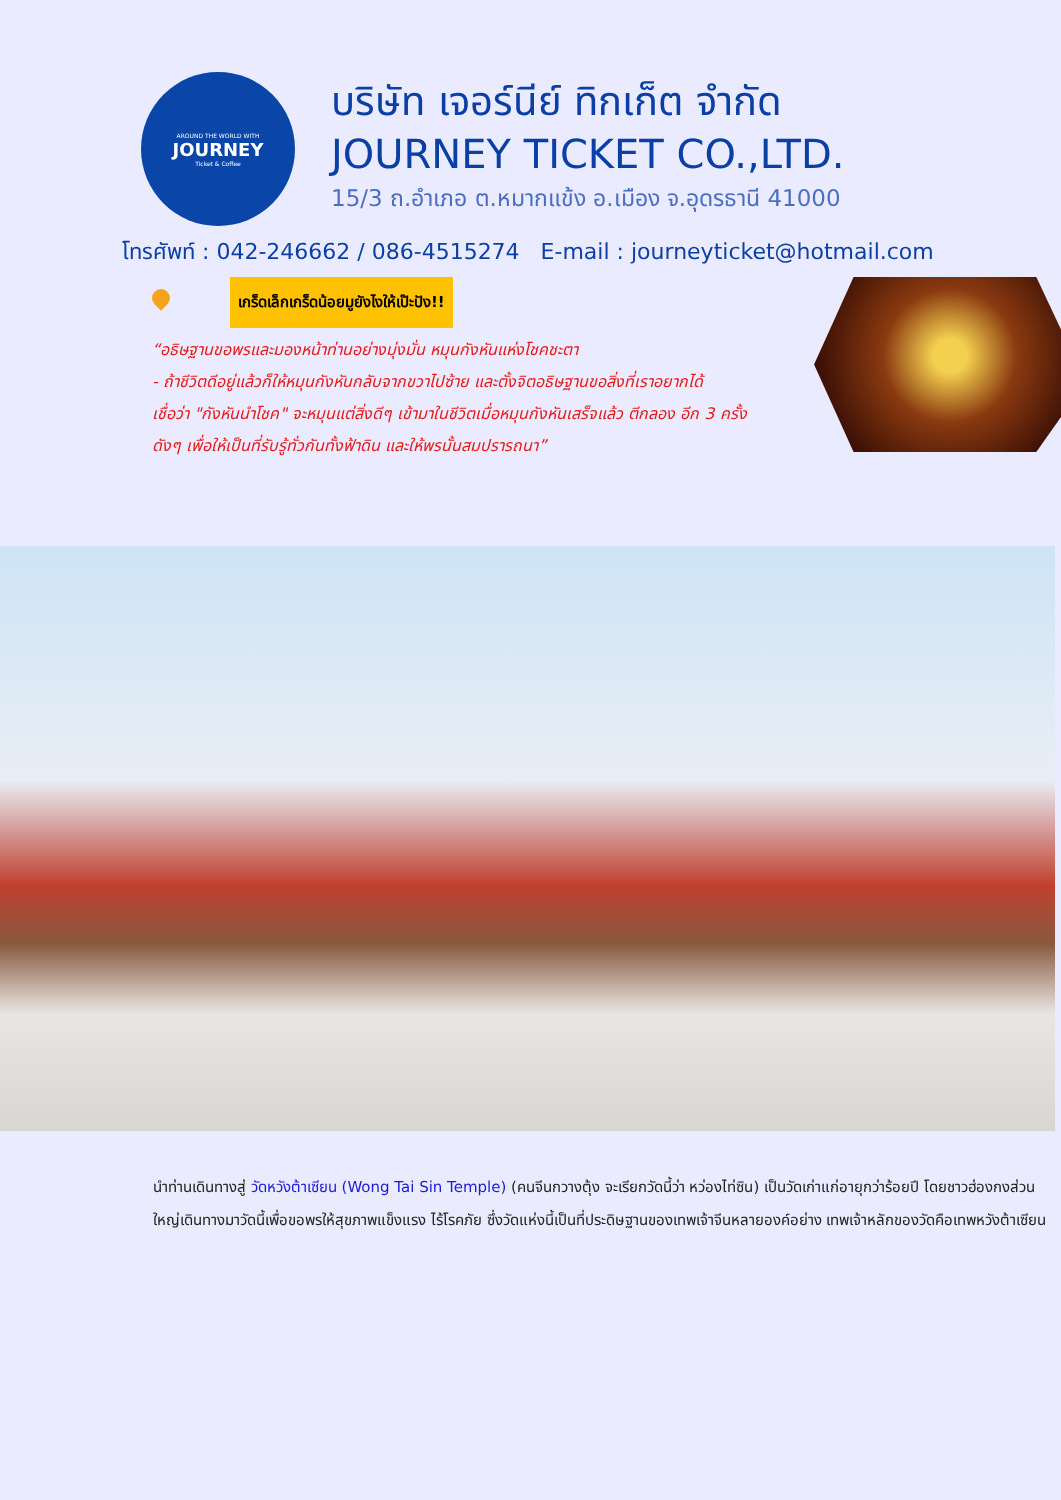AROUND THE WORLD WITH
JOURNEY
Ticket & Coffee
บริษัท เจอร์นีย์ ทิกเก็ต จำกัด
JOURNEY TICKET CO.,LTD.
15/3 ถ.อำเภอ ต.หมากแข้ง อ.เมือง จ.อุดรธานี 41000
โทรศัพท์ : 042-246662 / 086-4515274 E-mail : journeyticket@hotmail.com
เกร็ดเล็กเกร็ดน้อยมูยังไงให้เป๊ะปัง!!
“อธิษฐานขอพรและมองหน้าท่านอย่างมุ่งมั่น หมุนกังหันแห่งโชคชะตา
- ถ้าชีวิตดีอยู่แล้วก็ให้หมุนกังหันกลับจากขวาไปซ้าย และตั้งจิตอธิษฐานขอสิ่งที่เราอยากได้
เชื่อว่า "กังหันนำโชค" จะหมุนแต่สิ่งดีๆ เข้ามาในชีวิตเมื่อหมุนกังหันเสร็จแล้ว ตีกลอง อีก 3 ครั้ง
ดังๆ เพื่อให้เป็นที่รับรู้ทั่วกันทั้งฟ้าดิน และให้พรนั้นสมปรารถนา”
นำท่านเดินทางสู่ วัดหวังต้าเซียน (Wong Tai Sin Temple) (คนจีนกวางตุ้ง จะเรียกวัดนี้ว่า หว่องไท่ซิน) เป็นวัดเก่าแก่อายุกว่าร้อยปี โดยชาวฮ่องกงส่วนใหญ่เดินทางมาวัดนี้เพื่อขอพรให้สุขภาพแข็งแรง ไร้โรคภัย ซึ่งวัดแห่งนี้เป็นที่ประดิษฐานของเทพเจ้าจีนหลายองค์อย่าง เทพเจ้าหลักของวัดคือเทพหวังต้าเซียน